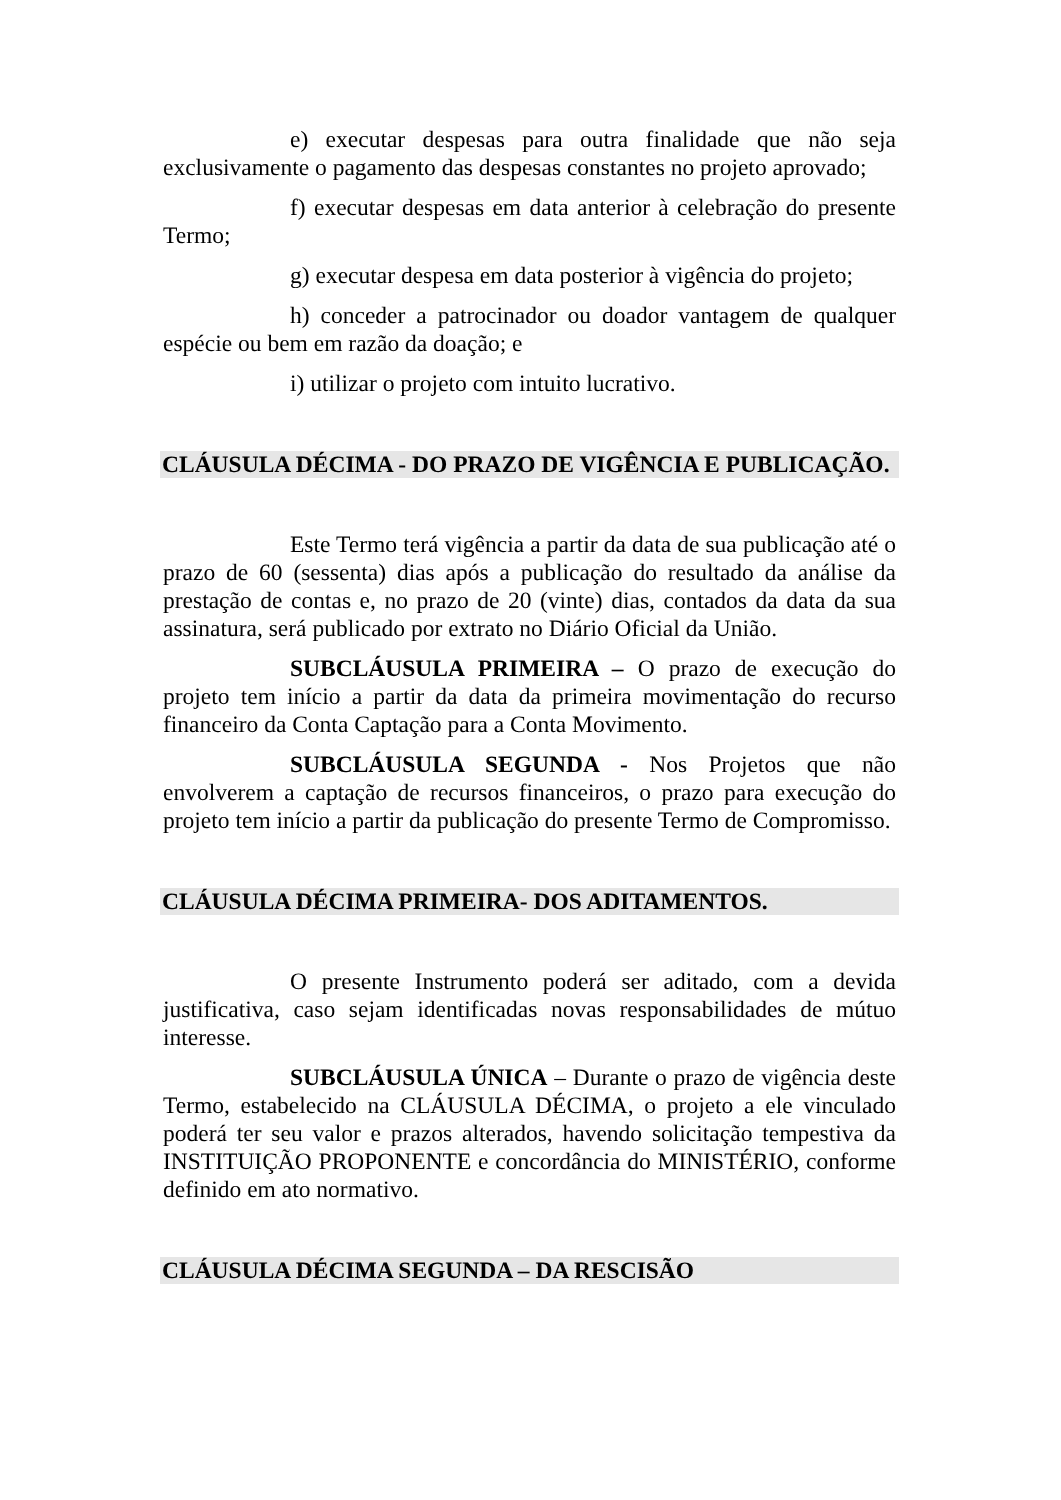e) executar despesas para outra finalidade que não seja exclusivamente o pagamento das despesas constantes no projeto aprovado;
f) executar despesas em data anterior à celebração do presente Termo;
g) executar despesa em data posterior à vigência do projeto;
h) conceder a patrocinador ou doador vantagem de qualquer espécie ou bem em razão da doação; e
i) utilizar o projeto com intuito lucrativo.
CLÁUSULA DÉCIMA - DO PRAZO DE VIGÊNCIA E PUBLICAÇÃO.
Este Termo terá vigência a partir da data de sua publicação até o prazo de 60 (sessenta) dias após a publicação do resultado da análise da prestação de contas e, no prazo de 20 (vinte) dias, contados da data da sua assinatura, será publicado por extrato no Diário Oficial da União.
SUBCLÁUSULA PRIMEIRA – O prazo de execução do projeto tem início a partir da data da primeira movimentação do recurso financeiro da Conta Captação para a Conta Movimento.
SUBCLÁUSULA SEGUNDA - Nos Projetos que não envolverem a captação de recursos financeiros, o prazo para execução do projeto tem início a partir da publicação do presente Termo de Compromisso.
CLÁUSULA DÉCIMA PRIMEIRA- DOS ADITAMENTOS.
O presente Instrumento poderá ser aditado, com a devida justificativa, caso sejam identificadas novas responsabilidades de mútuo interesse.
SUBCLÁUSULA ÚNICA – Durante o prazo de vigência deste Termo, estabelecido na CLÁUSULA DÉCIMA, o projeto a ele vinculado poderá ter seu valor e prazos alterados, havendo solicitação tempestiva da INSTITUIÇÃO PROPONENTE e concordância do MINISTÉRIO, conforme definido em ato normativo.
CLÁUSULA DÉCIMA SEGUNDA – DA RESCISÃO